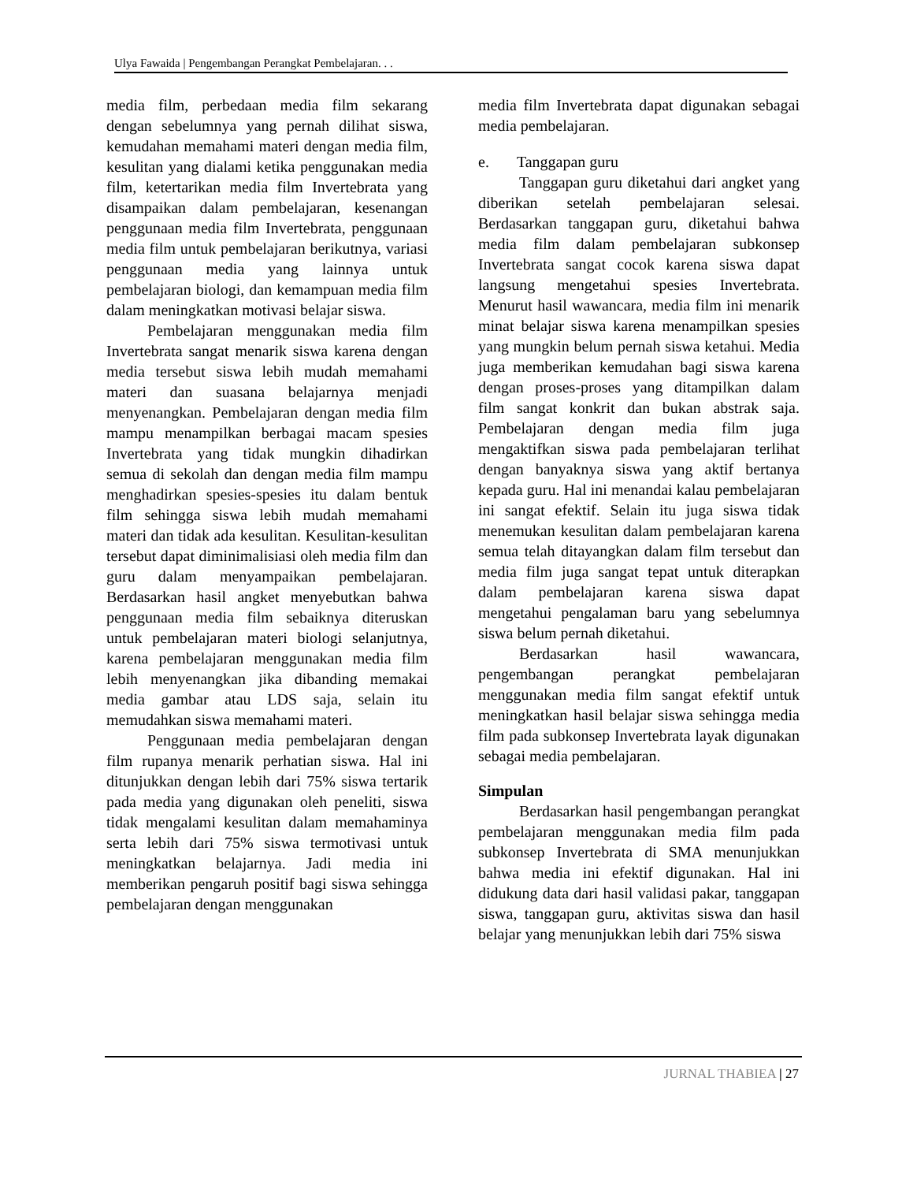Ulya Fawaida | Pengembangan Perangkat Pembelajaran. . .
media film, perbedaan media film sekarang dengan sebelumnya yang pernah dilihat siswa, kemudahan memahami materi dengan media film, kesulitan yang dialami ketika penggunakan media film, ketertarikan media film Invertebrata yang disampaikan dalam pembelajaran, kesenangan penggunaan media film Invertebrata, penggunaan media film untuk pembelajaran berikutnya, variasi penggunaan media yang lainnya untuk pembelajaran biologi, dan kemampuan media film dalam meningkatkan motivasi belajar siswa.
Pembelajaran menggunakan media film Invertebrata sangat menarik siswa karena dengan media tersebut siswa lebih mudah memahami materi dan suasana belajarnya menjadi menyenangkan. Pembelajaran dengan media film mampu menampilkan berbagai macam spesies Invertebrata yang tidak mungkin dihadirkan semua di sekolah dan dengan media film mampu menghadirkan spesies-spesies itu dalam bentuk film sehingga siswa lebih mudah memahami materi dan tidak ada kesulitan. Kesulitan-kesulitan tersebut dapat diminimalisiasi oleh media film dan guru dalam menyampaikan pembelajaran. Berdasarkan hasil angket menyebutkan bahwa penggunaan media film sebaiknya diteruskan untuk pembelajaran materi biologi selanjutnya, karena pembelajaran menggunakan media film lebih menyenangkan jika dibanding memakai media gambar atau LDS saja, selain itu memudahkan siswa memahami materi.
Penggunaan media pembelajaran dengan film rupanya menarik perhatian siswa. Hal ini ditunjukkan dengan lebih dari 75% siswa tertarik pada media yang digunakan oleh peneliti, siswa tidak mengalami kesulitan dalam memahaminya serta lebih dari 75% siswa termotivasi untuk meningkatkan belajarnya. Jadi media ini memberikan pengaruh positif bagi siswa sehingga pembelajaran dengan menggunakan
media film Invertebrata dapat digunakan sebagai media pembelajaran.
e. Tanggapan guru
Tanggapan guru diketahui dari angket yang diberikan setelah pembelajaran selesai. Berdasarkan tanggapan guru, diketahui bahwa media film dalam pembelajaran subkonsep Invertebrata sangat cocok karena siswa dapat langsung mengetahui spesies Invertebrata. Menurut hasil wawancara, media film ini menarik minat belajar siswa karena menampilkan spesies yang mungkin belum pernah siswa ketahui. Media juga memberikan kemudahan bagi siswa karena dengan proses-proses yang ditampilkan dalam film sangat konkrit dan bukan abstrak saja. Pembelajaran dengan media film juga mengaktifkan siswa pada pembelajaran terlihat dengan banyaknya siswa yang aktif bertanya kepada guru. Hal ini menandai kalau pembelajaran ini sangat efektif. Selain itu juga siswa tidak menemukan kesulitan dalam pembelajaran karena semua telah ditayangkan dalam film tersebut dan media film juga sangat tepat untuk diterapkan dalam pembelajaran karena siswa dapat mengetahui pengalaman baru yang sebelumnya siswa belum pernah diketahui.
Berdasarkan hasil wawancara, pengembangan perangkat pembelajaran menggunakan media film sangat efektif untuk meningkatkan hasil belajar siswa sehingga media film pada subkonsep Invertebrata layak digunakan sebagai media pembelajaran.
Simpulan
Berdasarkan hasil pengembangan perangkat pembelajaran menggunakan media film pada subkonsep Invertebrata di SMA menunjukkan bahwa media ini efektif digunakan. Hal ini didukung data dari hasil validasi pakar, tanggapan siswa, tanggapan guru, aktivitas siswa dan hasil belajar yang menunjukkan lebih dari 75% siswa
JURNAL THABIEA | 27